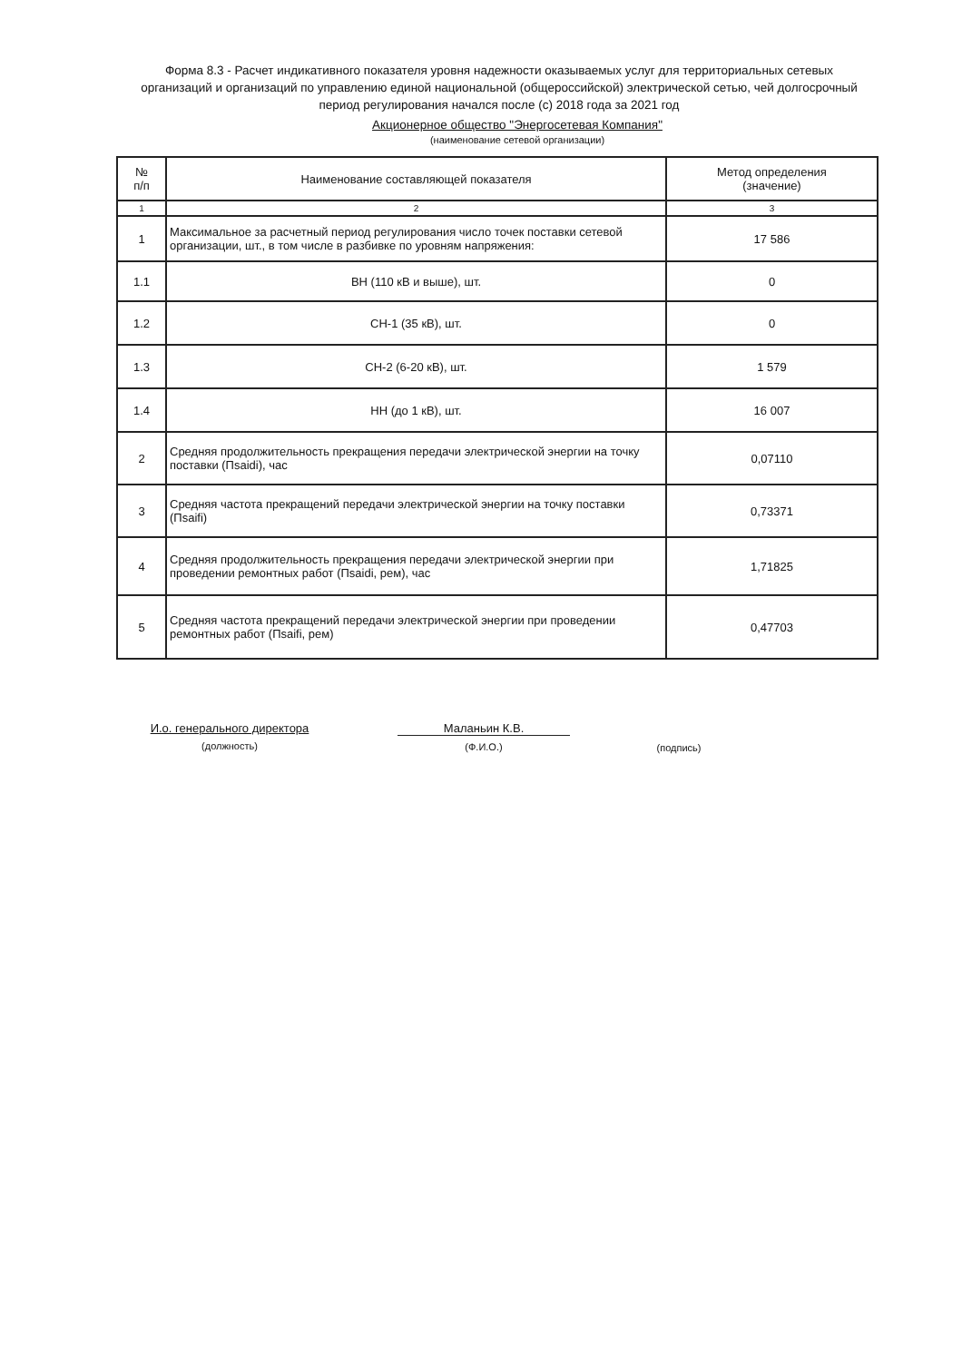Форма 8.3 - Расчет индикативного показателя уровня надежности оказываемых услуг для территориальных сетевых организаций и организаций по управлению единой национальной (общероссийской) электрической сетью, чей долгосрочный период регулирования начался после (с) 2018 года за 2021 год
Акционерное общество "Энергосетевая Компания"
(наименование сетевой организации)
| № п/п | Наименование составляющей показателя | Метод определения (значение) |
| --- | --- | --- |
| 1 | 2 | 3 |
| 1 | Максимальное за расчетный период регулирования число точек поставки сетевой организации, шт., в том числе в разбивке по уровням напряжения: | 17 586 |
| 1.1 | ВН (110 кВ и выше), шт. | 0 |
| 1.2 | СН-1 (35 кВ), шт. | 0 |
| 1.3 | СН-2 (6-20 кВ), шт. | 1 579 |
| 1.4 | НН (до 1 кВ), шт. | 16 007 |
| 2 | Средняя продолжительность прекращения передачи электрической энергии на точку поставки (Пsaidi), час | 0,07110 |
| 3 | Средняя частота прекращений передачи электрической энергии на точку поставки (Пsaifi) | 0,73371 |
| 4 | Средняя продолжительность прекращения передачи электрической энергии при проведении ремонтных работ (Пsaidi, рем), час | 1,71825 |
| 5 | Средняя частота прекращений передачи электрической энергии при проведении ремонтных работ (Пsaifi, рем) | 0,47703 |
И.о. генерального директора
(должность)
Маланьин К.В.
(Ф.И.О.)
(подпись)